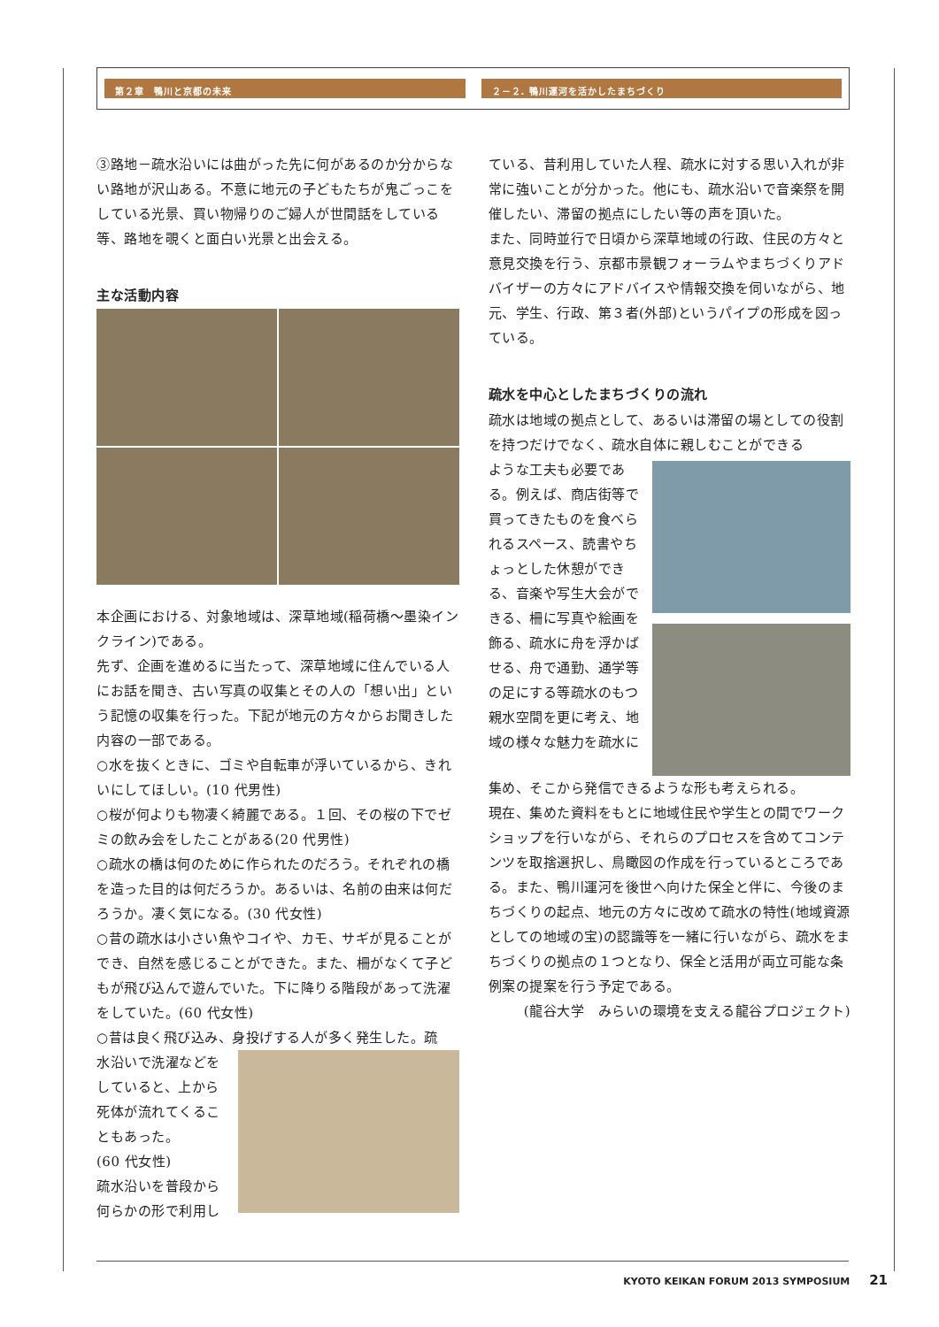第２章　鴨川と京都の未来 ２－２. 鴨川運河を活かしたまちづくり
③路地－疏水沿いには曲がった先に何があるのか分からない路地が沢山ある。不意に地元の子どもたちが鬼ごっこをしている光景、買い物帰りのご婦人が世間話をしている等、路地を覗くと面白い光景と出会える。
主な活動内容
本企画における、対象地域は、深草地域(稲荷橋～墨染インクライン)である。
先ず、企画を進めるに当たって、深草地域に住んでいる人にお話を聞き、古い写真の収集とその人の「想い出」という記憶の収集を行った。下記が地元の方々からお聞きした内容の一部である。
○水を抜くときに、ゴミや自転車が浮いているから、きれいにしてほしい。(10 代男性)
○桜が何よりも物凄く綺麗である。１回、その桜の下でゼミの飲み会をしたことがある(20 代男性)
○疏水の橋は何のために作られたのだろう。それぞれの橋を造った目的は何だろうか。あるいは、名前の由来は何だろうか。凄く気になる。(30 代女性)
○昔の疏水は小さい魚やコイや、カモ、サギが見ることができ、自然を感じることができた。また、柵がなくて子どもが飛び込んで遊んでいた。下に降りる階段があって洗濯をしていた。(60 代女性)
○昔は良く飛び込み、身投げする人が多く発生した。疏
水沿いで洗濯などをしていると、上から死体が流れてくることもあった。
(60 代女性)
疏水沿いを普段から何らかの形で利用し
ている、昔利用していた人程、疏水に対する思い入れが非常に強いことが分かった。他にも、疏水沿いで音楽祭を開催したい、滞留の拠点にしたい等の声を頂いた。
また、同時並行で日頃から深草地域の行政、住民の方々と意見交換を行う、京都市景観フォーラムやまちづくりアドバイザーの方々にアドバイスや情報交換を伺いながら、地元、学生、行政、第３者(外部)というパイプの形成を図っている。
疏水を中心としたまちづくりの流れ
疏水は地域の拠点として、あるいは滞留の場としての役割を持つだけでなく、疏水自体に親しむことができる
ような工夫も必要である。例えば、商店街等で買ってきたものを食べられるスペース、読書やちょっとした休憩ができる、音楽や写生大会ができる、柵に写真や絵画を飾る、疏水に舟を浮かばせる、舟で通勤、通学等の足にする等疏水のもつ親水空間を更に考え、地域の様々な魅力を疏水に
集め、そこから発信できるような形も考えられる。
現在、集めた資料をもとに地域住民や学生との間でワークショップを行いながら、それらのプロセスを含めてコンテンツを取捨選択し、鳥瞰図の作成を行っているところである。また、鴨川運河を後世へ向けた保全と伴に、今後のまちづくりの起点、地元の方々に改めて疏水の特性(地域資源としての地域の宝)の認識等を一緒に行いながら、疏水をまちづくりの拠点の１つとなり、保全と活用が両立可能な条例案の提案を行う予定である。
(龍谷大学　みらいの環境を支える龍谷プロジェクト)
KYOTO KEIKAN FORUM 2013 SYMPOSIUM 21